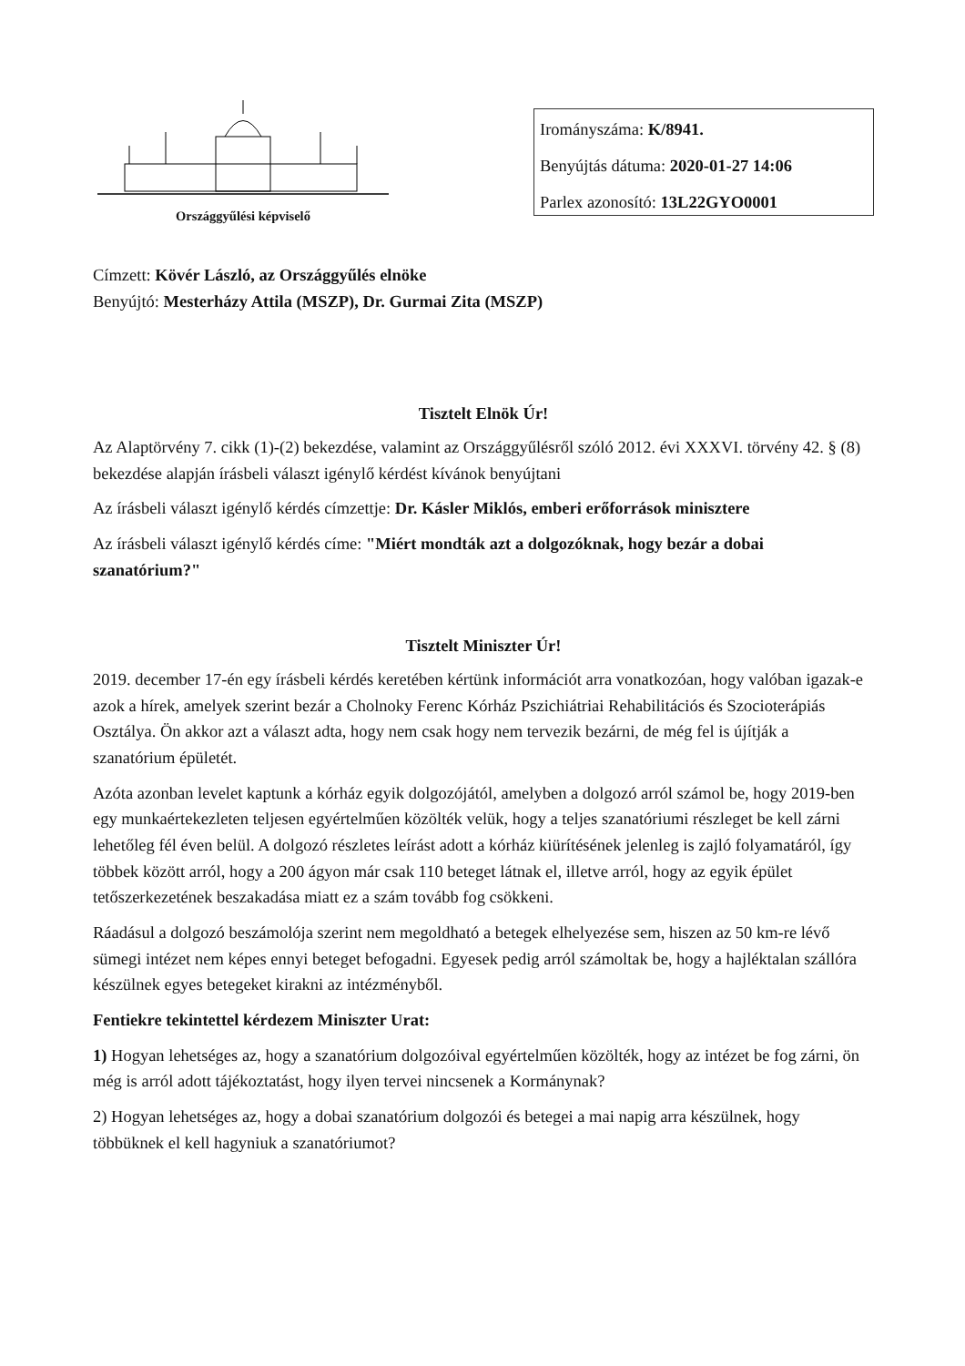Országgyűlési képviselő
Irományszáma: K/8941.
Benyújtás dátuma: 2020-01-27 14:06
Parlex azonosító: 13L22GYO0001
Címzett: Kövér László, az Országgyűlés elnöke
Benyújtó: Mesterházy Attila (MSZP), Dr. Gurmai Zita (MSZP)
Tisztelt Elnök Úr!
Az Alaptörvény 7. cikk (1)-(2) bekezdése, valamint az Országgyűlésről szóló 2012. évi XXXVI. törvény 42. § (8) bekezdése alapján írásbeli választ igénylő kérdést kívánok benyújtani
Az írásbeli választ igénylő kérdés címzettje: Dr. Kásler Miklós, emberi erőforrások minisztere
Az írásbeli választ igénylő kérdés címe: "Miért mondták azt a dolgozóknak, hogy bezár a dobai szanatórium?"
Tisztelt Miniszter Úr!
2019. december 17-én egy írásbeli kérdés keretében kértünk információt arra vonatkozóan, hogy valóban igazak-e azok a hírek, amelyek szerint bezár a Cholnoky Ferenc Kórház Pszichiátriai Rehabilitációs és Szocioterápiás Osztálya. Ön akkor azt a választ adta, hogy nem csak hogy nem tervezik bezárni, de még fel is újítják a szanatórium épületét.
Azóta azonban levelet kaptunk a kórház egyik dolgozójától, amelyben a dolgozó arról számol be, hogy 2019-ben egy munkaértekezleten teljesen egyértelműen közölték velük, hogy a teljes szanatóriumi részleget be kell zárni lehetőleg fél éven belül. A dolgozó részletes leírást adott a kórház kiürítésének jelenleg is zajló folyamatáról, így többek között arról, hogy a 200 ágyon már csak 110 beteget látnak el, illetve arról, hogy az egyik épület tetőszerkezetének beszakadása miatt ez a szám tovább fog csökkeni.
Ráadásul a dolgozó beszámolója szerint nem megoldható a betegek elhelyezése sem, hiszen az 50 km-re lévő sümegi intézet nem képes ennyi beteget befogadni. Egyesek pedig arról számoltak be, hogy a hajléktalan szállóra készülnek egyes betegeket kirakni az intézményből.
Fentiekre tekintettel kérdezem Miniszter Urat:
1) Hogyan lehetséges az, hogy a szanatórium dolgozóival egyértelműen közölték, hogy az intézet be fog zárni, ön még is arról adott tájékoztatást, hogy ilyen tervei nincsenek a Kormánynak?
2) Hogyan lehetséges az, hogy a dobai szanatórium dolgozói és betegei a mai napig arra készülnek, hogy többüknek el kell hagyniuk a szanatóriumot?